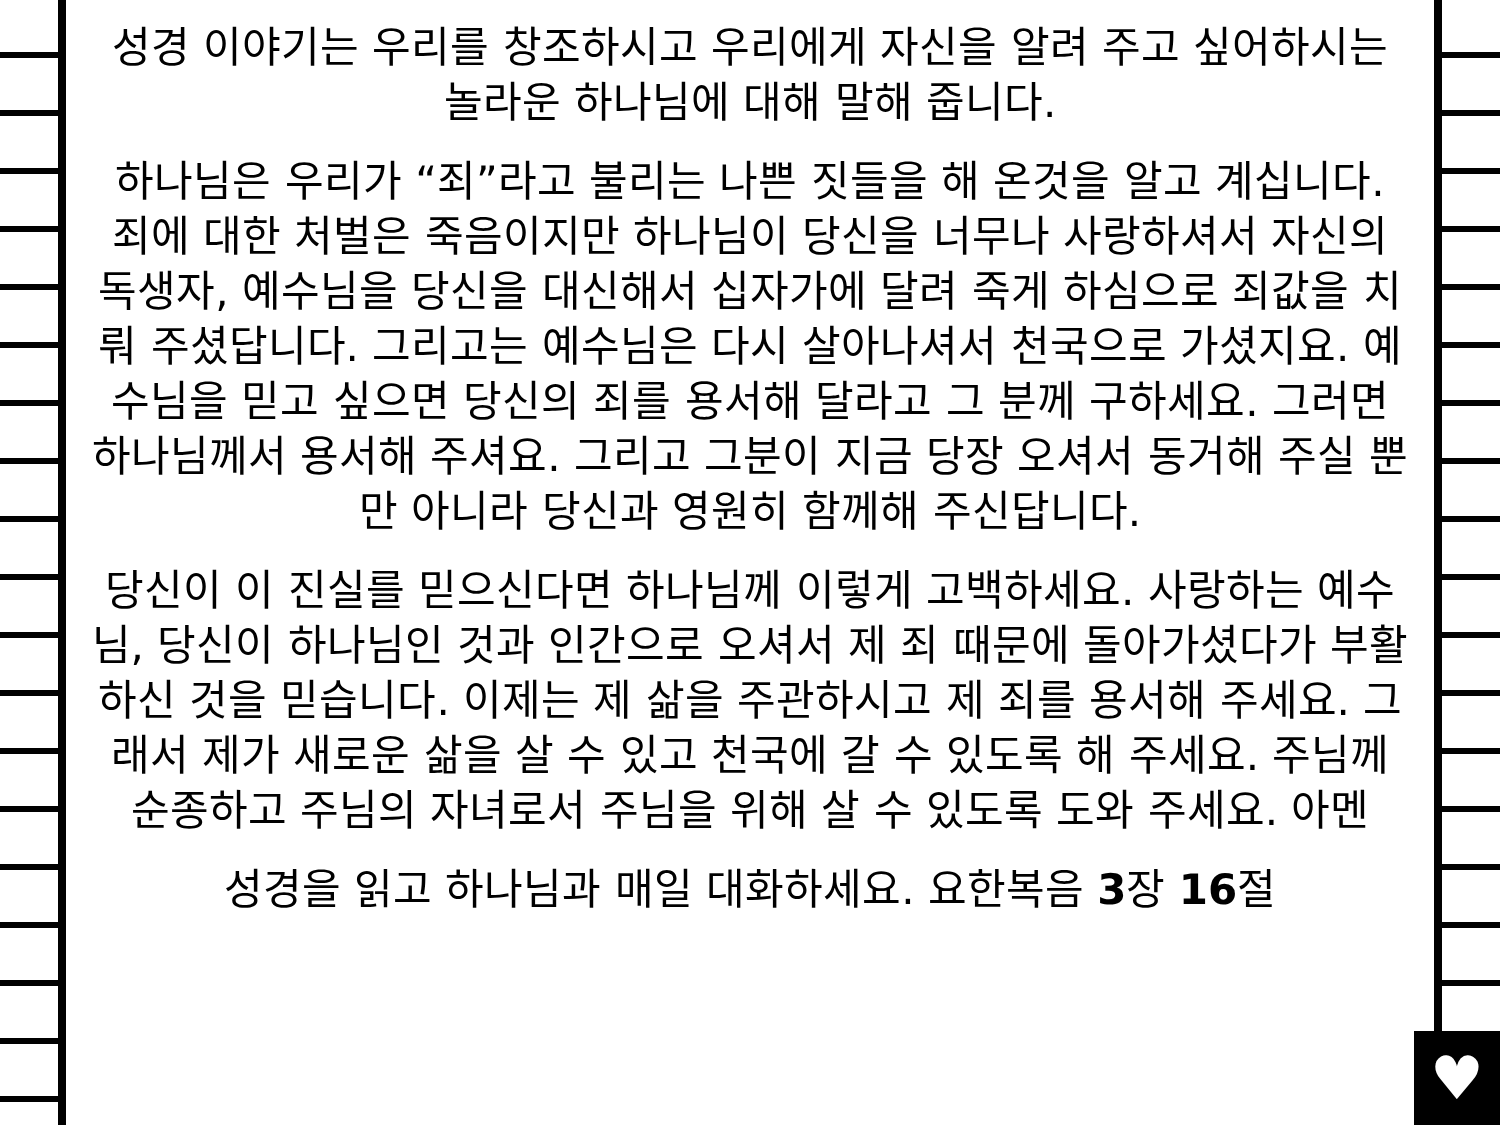♥
성경 이야기는 우리를 창조하시고 우리에게 자신을 알려 주고 싶어하시는 놀라운 하나님에 대해 말해 줍니다.
하나님은 우리가 “죄”라고 불리는 나쁜 짓들을 해 온것을 알고 계십니다. 죄에 대한 처벌은 죽음이지만 하나님이 당신을 너무나 사랑하셔서 자신의 독생자, 예수님을 당신을 대신해서 십자가에 달려 죽게 하심으로 죄값을 치뤄 주셨답니다. 그리고는 예수님은 다시 살아나셔서 천국으로 가셨지요. 예수님을 믿고 싶으면 당신의 죄를 용서해 달라고 그 분께 구하세요. 그러면 하나님께서 용서해 주셔요. 그리고 그분이 지금 당장 오셔서 동거해 주실 뿐만 아니라 당신과 영원히 함께해 주신답니다.
당신이 이 진실를 믿으신다면 하나님께 이렇게 고백하세요. 사랑하는 예수님, 당신이 하나님인 것과 인간으로 오셔서 제 죄 때문에 돌아가셨다가 부활하신 것을 믿습니다. 이제는 제 삶을 주관하시고 제 죄를 용서해 주세요. 그래서 제가 새로운 삶을 살 수 있고 천국에 갈 수 있도록 해 주세요. 주님께 순종하고 주님의 자녀로서 주님을 위해 살 수 있도록 도와 주세요. 아멘
성경을 읽고 하나님과 매일 대화하세요. 요한복음 3장 16절